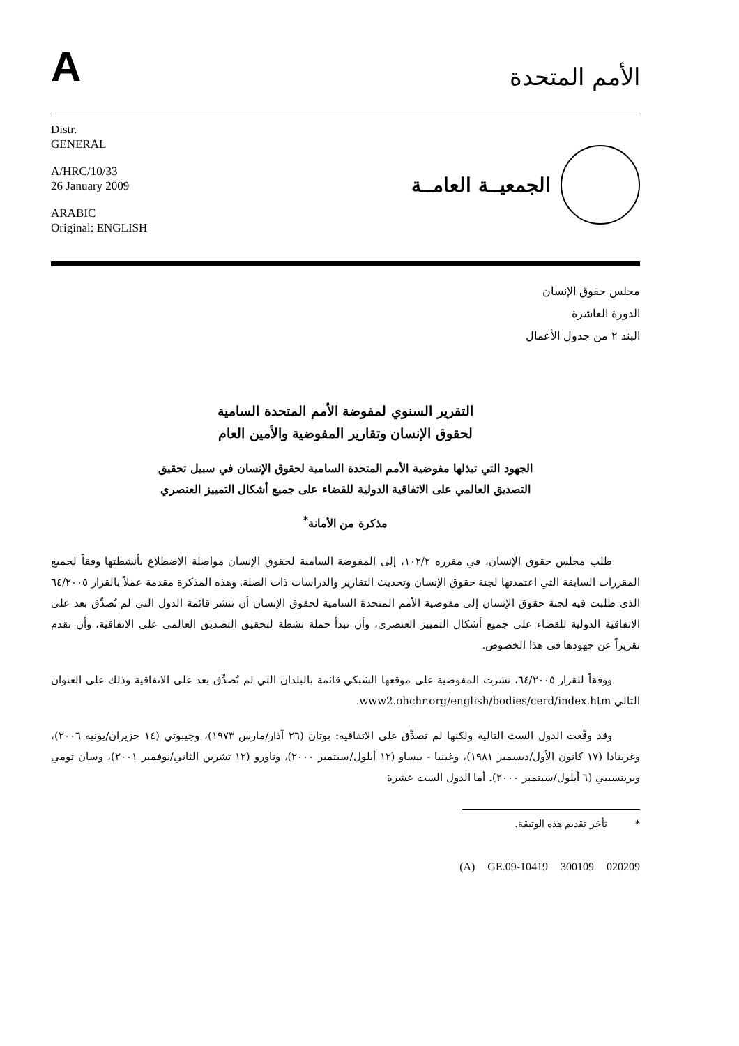A
الأمم المتحدة
Distr.
GENERAL
A/HRC/10/33
26 January 2009
ARABIC
Original: ENGLISH
الجمعيــة العامــة
مجلس حقوق الإنسان
الدورة العاشرة
البند ٢ من جدول الأعمال
التقرير السنوي لمفوضة الأمم المتحدة السامية
لحقوق الإنسان وتقارير المفوضية والأمين العام
الجهود التي تبذلها مفوضية الأمم المتحدة السامية لحقوق الإنسان في سبيل تحقيق
التصديق العالمي على الاتفاقية الدولية للقضاء على جميع أشكال التمييز العنصري
مذكرة من الأمانة<sup>*</sup>
طلب مجلس حقوق الإنسان، في مقرره ١٠٢/٢، إلى المفوضة السامية لحقوق الإنسان مواصلة الاضطلاع بأنشطتها وفقاً لجميع المقررات السابقة التي اعتمدتها لجنة حقوق الإنسان وتحديث التقارير والدراسات ذات الصلة. وهذه المذكرة مقدمة عملاً بالقرار ٦٤/٢٠٠٥ الذي طلبت فيه لجنة حقوق الإنسان إلى مفوضية الأمم المتحدة السامية لحقوق الإنسان أن تنشر قائمة الدول التي لم تُصدِّق بعد على الاتفاقية الدولية للقضاء على جميع أشكال التمييز العنصري، وأن تبدأ حملة نشطة لتحقيق التصديق العالمي على الاتفاقية، وأن تقدم تقريراً عن جهودها في هذا الخصوص.
ووفقاً للقرار ٦٤/٢٠٠٥، نشرت المفوضية على موقعها الشبكي قائمة بالبلدان التي لم تُصدِّق بعد على الاتفاقية وذلك على العنوان التالي www2.ohchr.org/english/bodies/cerd/index.htm.
وقد وقّعت الدول الست التالية ولكنها لم تصدِّق على الاتفاقية: بوتان (٢٦ آذار/مارس ١٩٧٣)، وجيبوتي (١٤ حزيران/يونيه ٢٠٠٦)، وغرينادا (١٧ كانون الأول/ديسمبر ١٩٨١)، وغينيا - بيساو (١٢ أيلول/سبتمبر ٢٠٠٠)، وناورو (١٢ تشرين الثاني/نوفمبر ٢٠٠١)، وسان تومي وبرينسيبي (٦ أيلول/سبتمبر ٢٠٠٠). أما الدول الست عشرة
* تأخر تقديم هذه الوثيقة.
(A) GE.09-10419 300109 020209